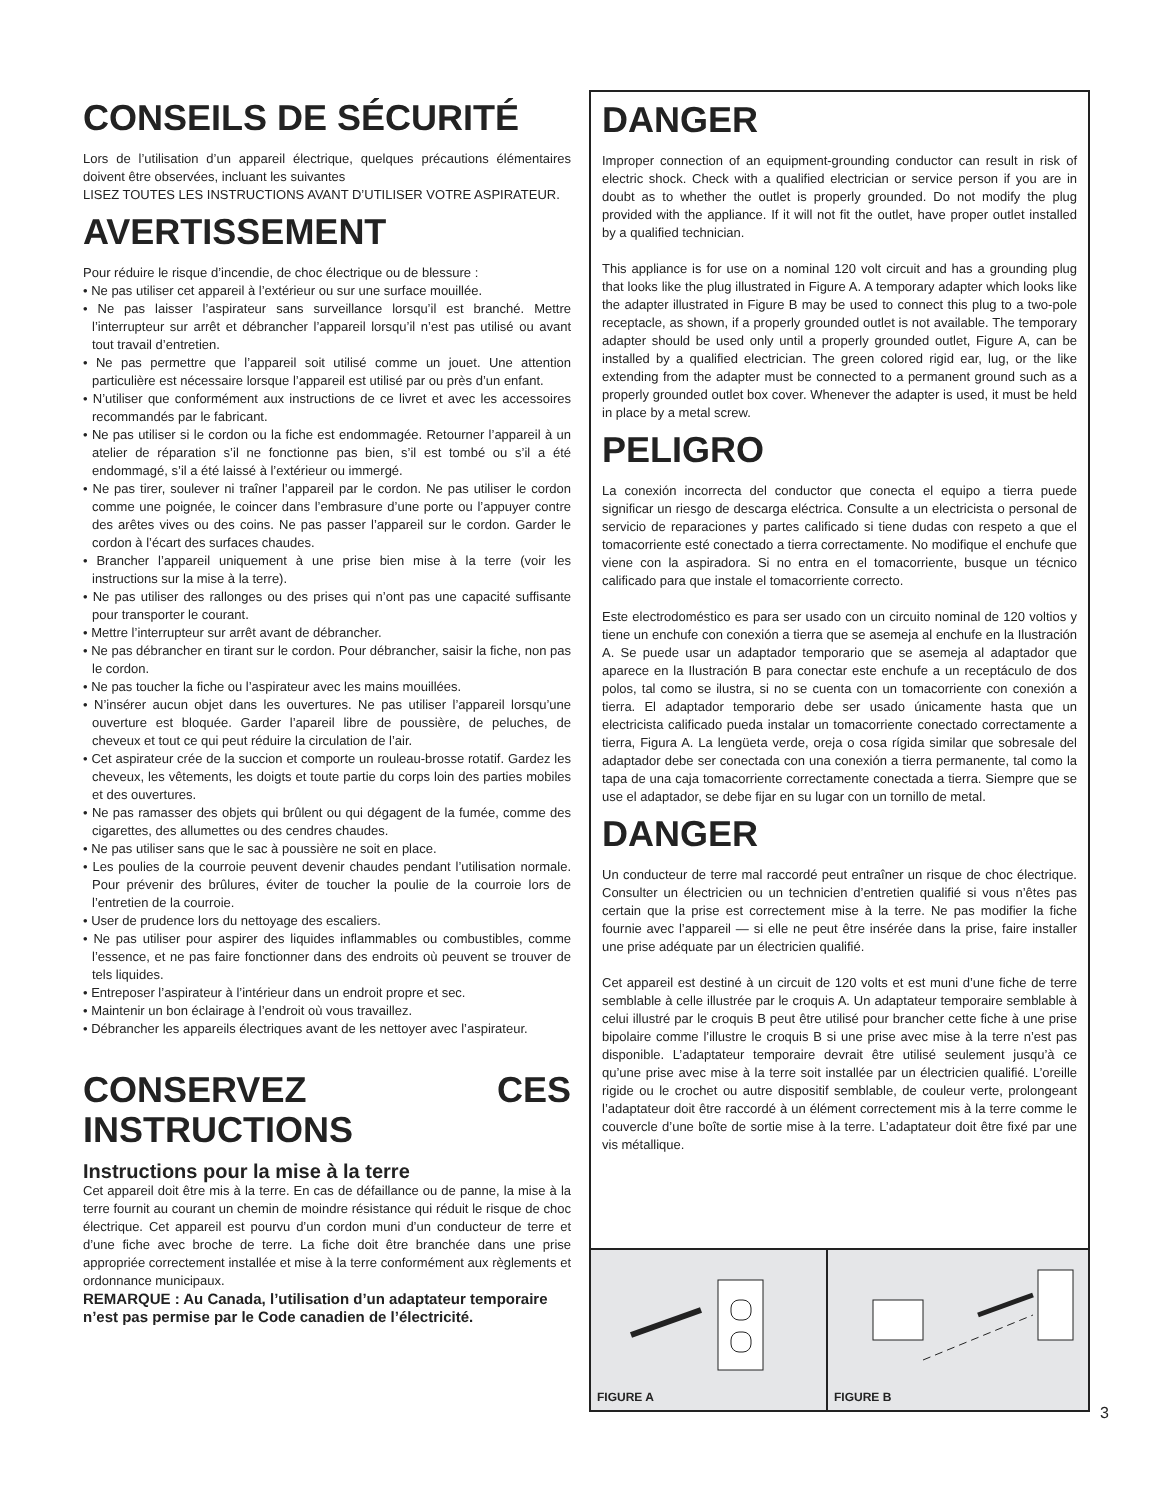CONSEILS DE SÉCURITÉ
Lors de l’utilisation d’un appareil électrique, quelques précautions élémentaires doivent être observées, incluant les suivantes
LISEZ TOUTES LES INSTRUCTIONS AVANT D’UTILISER VOTRE ASPIRATEUR.
AVERTISSEMENT
Pour réduire le risque d’incendie, de choc électrique ou de blessure :
• Ne pas utiliser cet appareil à l’extérieur ou sur une surface mouillée.
• Ne pas laisser l’aspirateur sans surveillance lorsqu’il est branché. Mettre l’interrupteur sur arrêt et débrancher l’appareil lorsqu’il n’est pas utilisé ou avant tout travail d’entretien.
• Ne pas permettre que l’appareil soit utilisé comme un jouet. Une attention particulière est nécessaire lorsque l’appareil est utilisé par ou près d’un enfant.
• N’utiliser que conformément aux instructions de ce livret et avec les accessoires recommandés par le fabricant.
• Ne pas utiliser si le cordon ou la fiche est endommagée. Retourner l’appareil à un atelier de réparation s’il ne fonctionne pas bien, s’il est tombé ou s’il a été endommagé, s’il a été laissé à l’extérieur ou immergé.
• Ne pas tirer, soulever ni traîner l’appareil par le cordon. Ne pas utiliser le cordon comme une poignée, le coincer dans l’embrasure d’une porte ou l’appuyer contre des arêtes vives ou des coins. Ne pas passer l’appareil sur le cordon. Garder le cordon à l’écart des surfaces chaudes.
• Brancher l’appareil uniquement à une prise bien mise à la terre (voir les instructions sur la mise à la terre).
• Ne pas utiliser des rallonges ou des prises qui n’ont pas une capacité suffisante pour transporter le courant.
• Mettre l’interrupteur sur arrêt avant de débrancher.
• Ne pas débrancher en tirant sur le cordon. Pour débrancher, saisir la fiche, non pas le cordon.
• Ne pas toucher la fiche ou l’aspirateur avec les mains mouillées.
• N’insérer aucun objet dans les ouvertures. Ne pas utiliser l’appareil lorsqu’une ouverture est bloquée. Garder l’apareil libre de poussière, de peluches, de cheveux et tout ce qui peut réduire la circulation de l’air.
• Cet aspirateur crée de la succion et comporte un rouleau-brosse rotatif. Gardez les cheveux, les vêtements, les doigts et toute partie du corps loin des parties mobiles et des ouvertures.
• Ne pas ramasser des objets qui brûlent ou qui dégagent de la fumée, comme des cigarettes, des allumettes ou des cendres chaudes.
• Ne pas utiliser sans que le sac à poussière ne soit en place.
• Les poulies de la courroie peuvent devenir chaudes pendant l’utilisation normale. Pour prévenir des brûlures, éviter de toucher la poulie de la courroie lors de l’entretien de la courroie.
• User de prudence lors du nettoyage des escaliers.
• Ne pas utiliser pour aspirer des liquides inflammables ou combustibles, comme l’essence, et ne pas faire fonctionner dans des endroits où peuvent se trouver de tels liquides.
• Entreposer l’aspirateur à l’intérieur dans un endroit propre et sec.
• Maintenir un bon éclairage à l’endroit où vous travaillez.
• Débrancher les appareils électriques avant de les nettoyer avec l’aspirateur.
CONSERVEZ CES INSTRUCTIONS
Instructions pour la mise à la terre
Cet appareil doit être mis à la terre. En cas de défaillance ou de panne, la mise à la terre fournit au courant un chemin de moindre résistance qui réduit le risque de choc électrique. Cet appareil est pourvu d’un cordon muni d’un conducteur de terre et d’une fiche avec broche de terre. La fiche doit être branchée dans une prise appropriée correctement installée et mise à la terre conformément aux règlements et ordonnance municipaux.
REMARQUE : Au Canada, l’utilisation d’un adaptateur temporaire n’est pas permise par le Code canadien de l’électricité.
DANGER
Improper connection of an equipment-grounding conductor can result in risk of electric shock. Check with a qualified electrician or service person if you are in doubt as to whether the outlet is properly grounded. Do not modify the plug provided with the appliance. If it will not fit the outlet, have proper outlet installed by a qualified technician.
This appliance is for use on a nominal 120 volt circuit and has a grounding plug that looks like the plug illustrated in Figure A. A temporary adapter which looks like the adapter illustrated in Figure B may be used to connect this plug to a two-pole receptacle, as shown, if a properly grounded outlet is not available. The temporary adapter should be used only until a properly grounded outlet, Figure A, can be installed by a qualified electrician. The green colored rigid ear, lug, or the like extending from the adapter must be connected to a permanent ground such as a properly grounded outlet box cover. Whenever the adapter is used, it must be held in place by a metal screw.
PELIGRO
La conexión incorrecta del conductor que conecta el equipo a tierra puede significar un riesgo de descarga eléctrica. Consulte a un electricista o personal de servicio de reparaciones y partes calificado si tiene dudas con respeto a que el tomacorriente esté conectado a tierra correctamente. No modifique el enchufe que viene con la aspiradora. Si no entra en el tomacorriente, busque un técnico calificado para que instale el tomacorriente correcto.
Este electrodoméstico es para ser usado con un circuito nominal de 120 voltios y tiene un enchufe con conexión a tierra que se asemeja al enchufe en la Ilustración A. Se puede usar un adaptador temporario que se asemeja al adaptador que aparece en la Ilustración B para conectar este enchufe a un receptáculo de dos polos, tal como se ilustra, si no se cuenta con un tomacorriente con conexión a tierra. El adaptador temporario debe ser usado únicamente hasta que un electricista calificado pueda instalar un tomacorriente conectado correctamente a tierra, Figura A. La lengüeta verde, oreja o cosa rígida similar que sobresale del adaptador debe ser conectada con una conexión a tierra permanente, tal como la tapa de una caja tomacorriente correctamente conectada a tierra. Siempre que se use el adaptador, se debe fijar en su lugar con un tornillo de metal.
DANGER
Un conducteur de terre mal raccordé peut entraîner un risque de choc électrique. Consulter un électricien ou un technicien d’entretien qualifié si vous n’êtes pas certain que la prise est correctement mise à la terre. Ne pas modifier la fiche fournie avec l’appareil — si elle ne peut être insérée dans la prise, faire installer une prise adéquate par un électricien qualifié.
Cet appareil est destiné à un circuit de 120 volts et est muni d’une fiche de terre semblable à celle illustrée par le croquis A. Un adaptateur temporaire semblable à celui illustré par le croquis B peut être utilisé pour brancher cette fiche à une prise bipolaire comme l’illustre le croquis B si une prise avec mise à la terre n’est pas disponible. L’adaptateur temporaire devrait être utilisé seulement jusqu’à ce qu’une prise avec mise à la terre soit installée par un électricien qualifié. L’oreille rigide ou le crochet ou autre dispositif semblable, de couleur verte, prolongeant l’adaptateur doit être raccordé à un élément correctement mis à la terre comme le couvercle d’une boîte de sortie mise à la terre. L’adaptateur doit être fixé par une vis métallique.
FIGURE A
FIGURE B
3